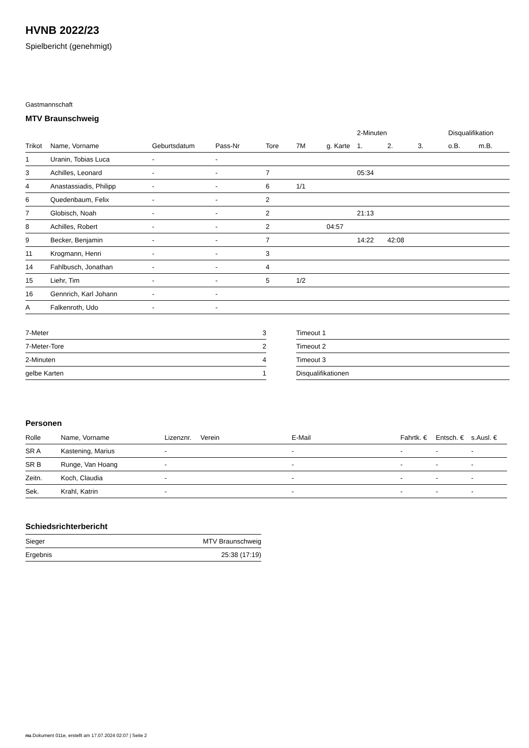HVNB 2022/23
Spielbericht (genehmigt)
Gastmannschaft
MTV Braunschweig
| | | | | | | | 2-Minuten | | | Disqualifikation | |
| --- | --- | --- | --- | --- | --- | --- | --- | --- | --- | --- | --- |
| Trikot | Name, Vorname | Geburtsdatum | Pass-Nr | Tore | 7M | g. Karte | 1. | 2. | 3. | o.B. | m.B. |
| 1 | Uranin, Tobias Luca | - | - | | | | | | | | |
| 3 | Achilles, Leonard | - | - | 7 | | | 05:34 | | | | |
| 4 | Anastassiadis, Philipp | - | - | 6 | 1/1 | | | | | | |
| 6 | Quedenbaum, Felix | - | - | 2 | | | | | | | |
| 7 | Globisch, Noah | - | - | 2 | | | 21:13 | | | | |
| 8 | Achilles, Robert | - | - | 2 | | 04:57 | | | | | |
| 9 | Becker, Benjamin | - | - | 7 | | | 14:22 | 42:08 | | | |
| 11 | Krogmann, Henri | - | - | 3 | | | | | | | |
| 14 | Fahlbusch, Jonathan | - | - | 4 | | | | | | | |
| 15 | Liehr, Tim | - | - | 5 | 1/2 | | | | | | |
| 16 | Gennrich, Karl Johann | - | - | | | | | | | | |
| A | Falkenroth, Udo | - | - | | | | | | | | |
| 7-Meter | 3 |
| 7-Meter-Tore | 2 |
| 2-Minuten | 4 |
| gelbe Karten | 1 |
| Timeout 1 |
| Timeout 2 |
| Timeout 3 |
| Disqualifikationen |
Personen
| Rolle | Name, Vorname | Lizenznr. | Verein | E-Mail | Fahrtk. € | Entsch. € | s.Ausl. € |
| --- | --- | --- | --- | --- | --- | --- | --- |
| SR A | Kastening, Marius | - | | - | - | - | - |
| SR B | Runge, Van Hoang | - | | - | - | - | - |
| Zeitn. | Koch, Claudia | - | | - | - | - | - |
| Sek. | Krahl, Katrin | - | | - | - | - | - |
Schiedsrichterbericht
| Sieger | MTV Braunschweig |
| Ergebnis | 25:38 (17:19) |
nu.Dokument 011e, erstellt am 17.07.2024 02:07 | Seite 2